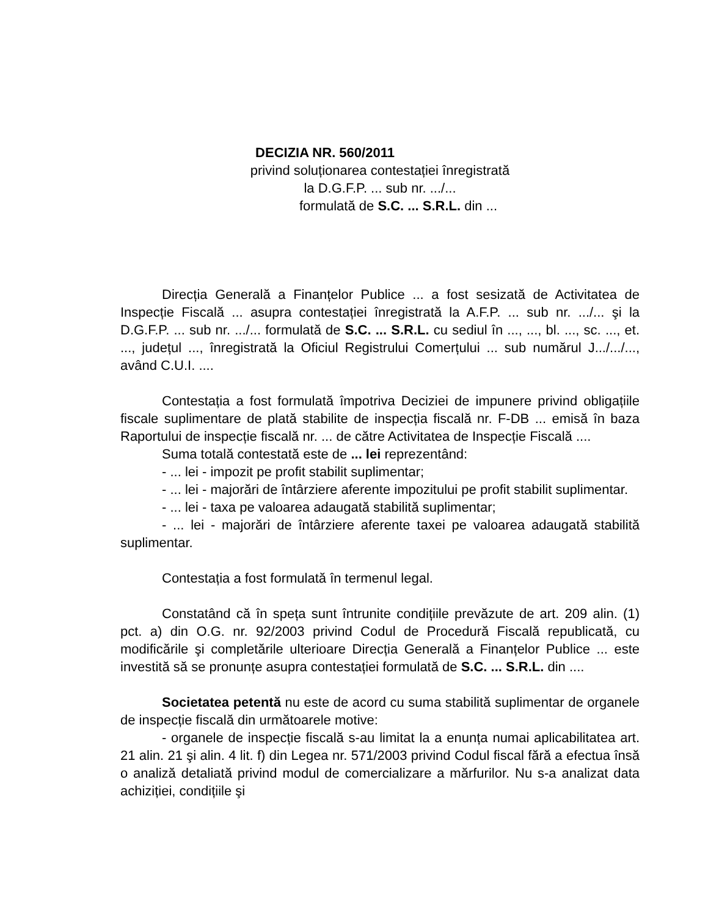DECIZIA NR. 560/2011
privind soluționarea contestației înregistrată
la D.G.F.P. ... sub nr. .../...
formulată de S.C. ... S.R.L. din ...
Direcția Generală a Finanțelor Publice ... a fost sesizată de Activitatea de Inspecție Fiscală ... asupra contestației înregistrată la A.F.P. ... sub nr. .../... şi la D.G.F.P. ... sub nr. .../... formulată de S.C. ... S.R.L. cu sediul în ..., ..., bl. ..., sc. ..., et. ..., județul ..., înregistrată la Oficiul Registrului Comerțului ... sub numărul J.../.../..., având C.U.I. ....
Contestația a fost formulată împotriva Deciziei de impunere privind obligațiile fiscale suplimentare de plată stabilite de inspecția fiscală nr. F-DB ... emisă în baza Raportului de inspecție fiscală nr. ... de către Activitatea de Inspecție Fiscală ....
Suma totală contestată este de ... lei reprezentând:
- ... lei - impozit pe profit stabilit suplimentar;
- ... lei - majorări de întârziere aferente impozitului pe profit stabilit suplimentar.
- ... lei - taxa pe valoarea adaugată stabilită suplimentar;
- ... lei - majorări de întârziere aferente taxei pe valoarea adaugată stabilită suplimentar.
Contestația a fost formulată în termenul legal.
Constatând că în speța sunt întrunite condițiile prevăzute de art. 209 alin. (1) pct. a) din O.G. nr. 92/2003 privind Codul de Procedură Fiscală republicată, cu modificările şi completările ulterioare Direcția Generală a Finanțelor Publice ... este investită să se pronunțe asupra contestației formulată de S.C. ... S.R.L. din ....
Societatea petentă nu este de acord cu suma stabilită suplimentar de organele de inspecție fiscală din următoarele motive:
- organele de inspecție fiscală s-au limitat la a enunța numai aplicabilitatea art. 21 alin. 21 şi alin. 4 lit. f) din Legea nr. 571/2003 privind Codul fiscal fără a efectua însă o analiză detaliată privind modul de comercializare a mărfurilor. Nu s-a analizat data achiziției, condițiile şi